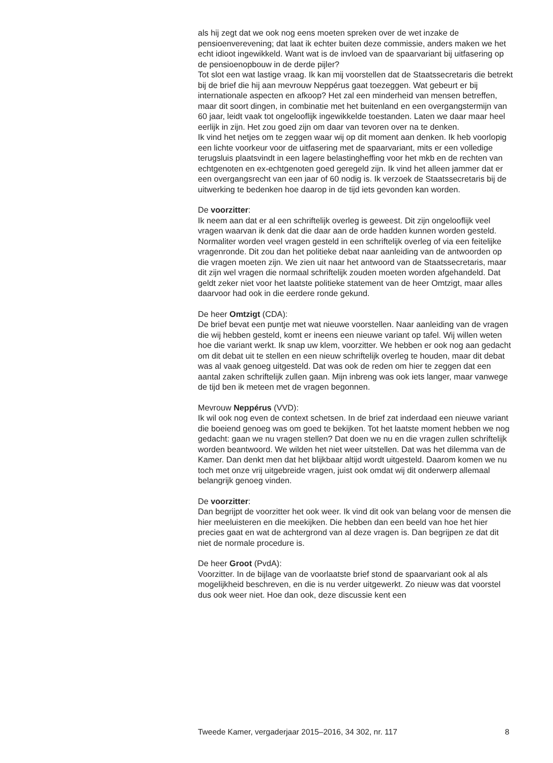als hij zegt dat we ook nog eens moeten spreken over de wet inzake de pensioenverevening; dat laat ik echter buiten deze commissie, anders maken we het echt idioot ingewikkeld. Want wat is de invloed van de spaarvariant bij uitfasering op de pensioenopbouw in de derde pijler?
Tot slot een wat lastige vraag. Ik kan mij voorstellen dat de Staatssecretaris die betrekt bij de brief die hij aan mevrouw Neppérus gaat toezeggen. Wat gebeurt er bij internationale aspecten en afkoop? Het zal een minderheid van mensen betreffen, maar dit soort dingen, in combinatie met het buitenland en een overgangstermijn van 60 jaar, leidt vaak tot ongelooflijk ingewikkelde toestanden. Laten we daar maar heel eerlijk in zijn. Het zou goed zijn om daar van tevoren over na te denken.
Ik vind het netjes om te zeggen waar wij op dit moment aan denken. Ik heb voorlopig een lichte voorkeur voor de uitfasering met de spaarvariant, mits er een volledige terugsluis plaatsvindt in een lagere belastingheffing voor het mkb en de rechten van echtgenoten en ex-echtgenoten goed geregeld zijn. Ik vind het alleen jammer dat er een overgangsrecht van een jaar of 60 nodig is. Ik verzoek de Staatssecretaris bij de uitwerking te bedenken hoe daarop in de tijd iets gevonden kan worden.
De voorzitter:
Ik neem aan dat er al een schriftelijk overleg is geweest. Dit zijn ongelooflijk veel vragen waarvan ik denk dat die daar aan de orde hadden kunnen worden gesteld. Normaliter worden veel vragen gesteld in een schriftelijk overleg of via een feitelijke vragenronde. Dit zou dan het politieke debat naar aanleiding van de antwoorden op die vragen moeten zijn. We zien uit naar het antwoord van de Staatssecretaris, maar dit zijn wel vragen die normaal schriftelijk zouden moeten worden afgehandeld. Dat geldt zeker niet voor het laatste politieke statement van de heer Omtzigt, maar alles daarvoor had ook in die eerdere ronde gekund.
De heer Omtzigt (CDA):
De brief bevat een puntje met wat nieuwe voorstellen. Naar aanleiding van de vragen die wij hebben gesteld, komt er ineens een nieuwe variant op tafel. Wij willen weten hoe die variant werkt. Ik snap uw klem, voorzitter. We hebben er ook nog aan gedacht om dit debat uit te stellen en een nieuw schriftelijk overleg te houden, maar dit debat was al vaak genoeg uitgesteld. Dat was ook de reden om hier te zeggen dat een aantal zaken schriftelijk zullen gaan. Mijn inbreng was ook iets langer, maar vanwege de tijd ben ik meteen met de vragen begonnen.
Mevrouw Neppérus (VVD):
Ik wil ook nog even de context schetsen. In de brief zat inderdaad een nieuwe variant die boeiend genoeg was om goed te bekijken. Tot het laatste moment hebben we nog gedacht: gaan we nu vragen stellen? Dat doen we nu en die vragen zullen schriftelijk worden beantwoord. We wilden het niet weer uitstellen. Dat was het dilemma van de Kamer. Dan denkt men dat het blijkbaar altijd wordt uitgesteld. Daarom komen we nu toch met onze vrij uitgebreide vragen, juist ook omdat wij dit onderwerp allemaal belangrijk genoeg vinden.
De voorzitter:
Dan begrijpt de voorzitter het ook weer. Ik vind dit ook van belang voor de mensen die hier meeluisteren en die meekijken. Die hebben dan een beeld van hoe het hier precies gaat en wat de achtergrond van al deze vragen is. Dan begrijpen ze dat dit niet de normale procedure is.
De heer Groot (PvdA):
Voorzitter. In de bijlage van de voorlaatste brief stond de spaarvariant ook al als mogelijkheid beschreven, en die is nu verder uitgewerkt. Zo nieuw was dat voorstel dus ook weer niet. Hoe dan ook, deze discussie kent een
Tweede Kamer, vergaderjaar 2015–2016, 34 302, nr. 117 8